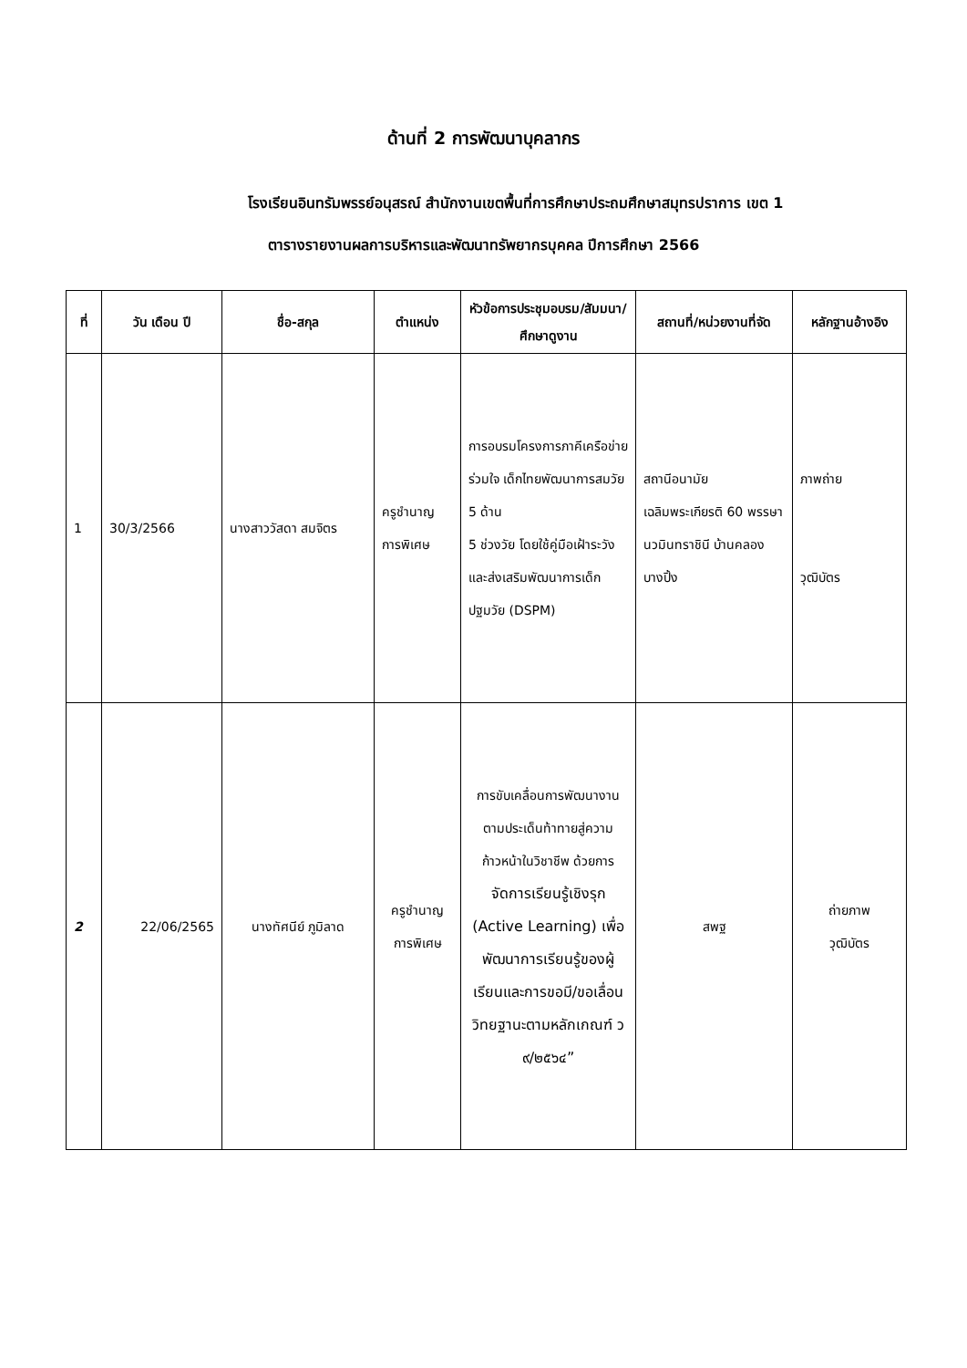ด้านที่ 2 การพัฒนาบุคลากร
โรงเรียนอินทรัมพรรย์อนุสรณ์ สำนักงานเขตพื้นที่การศึกษาประถมศึกษาสมุทรปราการ เขต 1
ตารางรายงานผลการบริหารและพัฒนาทรัพยากรบุคคล ปีการศึกษา 2566
| ที่ | วัน เดือน ปี | ชื่อ-สกุล | ตำแหน่ง | หัวข้อการประชุมอบรม/สัมมนา/ศึกษาดูงาน | สถานที่/หน่วยงานที่จัด | หลักฐานอ้างอิง |
| --- | --- | --- | --- | --- | --- | --- |
| 1 | 30/3/2566 | นางสาววัสดา สมจิตร | ครูชำนาญการพิเศษ | การอบรมโครงการภาคีเครือข่ายร่วมใจ เด็กไทยพัฒนาการสมวัย 5 ด้าน 5 ช่วงวัย โดยใช้คู่มือเฝ้าระวังและส่งเสริมพัฒนาการเด็กปฐมวัย (DSPM) | สถานีอนามัยเฉลิมพระเกียรติ 60 พรรษา นวมินทราชินี บ้านคลองบางปิ้ง | ภาพถ่าย วุฒิบัตร |
| 2 | 22/06/2565 | นางทัศนีย์ ภูมิลาด | ครูชำนาญการพิเศษ | การขับเคลื่อนการพัฒนางานตามประเด็นท้าทายสู่ความก้าวหน้าในวิชาชีพ ด้วยการ จัดการเรียนรู้เชิงรุก (Active Learning) เพื่อพัฒนาการเรียนรู้ของผู้เรียนและการขอมี/ขอเลื่อนวิทยฐานะตามหลักเกณฑ์ ว ๙/๒๕๖๔” | สพฐ | ถ่ายภาพ วุฒิบัตร |